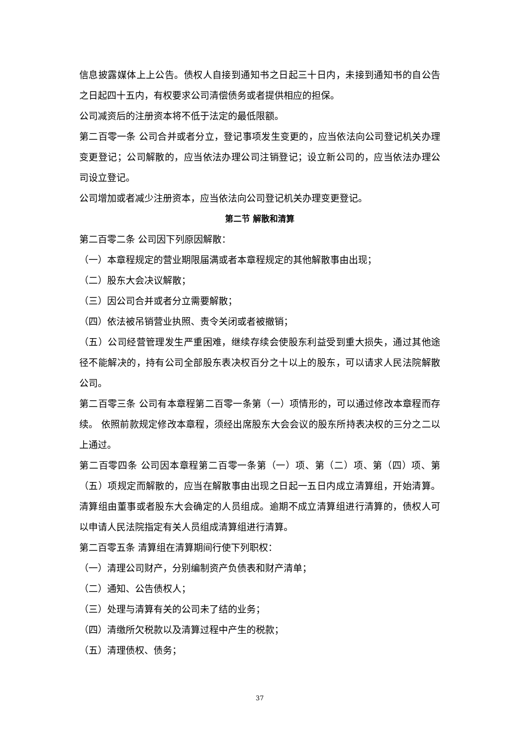信息披露媒体上上公告。债权人自接到通知书之日起三十日内，未接到通知书的自公告之日起四十五内，有权要求公司清偿债务或者提供相应的担保。
公司减资后的注册资本将不低于法定的最低限额。
第二百零一条 公司合并或者分立，登记事项发生变更的，应当依法向公司登记机关办理变更登记；公司解散的，应当依法办理公司注销登记；设立新公司的，应当依法办理公司设立登记。
公司增加或者减少注册资本，应当依法向公司登记机关办理变更登记。
第二节 解散和清算
第二百零二条 公司因下列原因解散：
（一）本章程规定的营业期限届满或者本章程规定的其他解散事由出现；
（二）股东大会决议解散；
（三）因公司合并或者分立需要解散；
（四）依法被吊销营业执照、责令关闭或者被撤销；
（五）公司经营管理发生严重困难，继续存续会使股东利益受到重大损失，通过其他途径不能解决的，持有公司全部股东表决权百分之十以上的股东，可以请求人民法院解散公司。
第二百零三条 公司有本章程第二百零一条第（一）项情形的，可以通过修改本章程而存续。 依照前款规定修改本章程，须经出席股东大会会议的股东所持表决权的三分之二以上通过。
第二百零四条 公司因本章程第二百零一条第（一）项、第（二）项、第（四）项、第（五）项规定而解散的，应当在解散事由出现之日起一五日内成立清算组，开始清算。清算组由董事或者股东大会确定的人员组成。逾期不成立清算组进行清算的，债权人可以申请人民法院指定有关人员组成清算组进行清算。
第二百零五条 清算组在清算期间行使下列职权：
（一）清理公司财产，分别编制资产负债表和财产清单；
（二）通知、公告债权人；
（三）处理与清算有关的公司未了结的业务；
（四）清缴所欠税款以及清算过程中产生的税款；
（五）清理债权、债务；
37